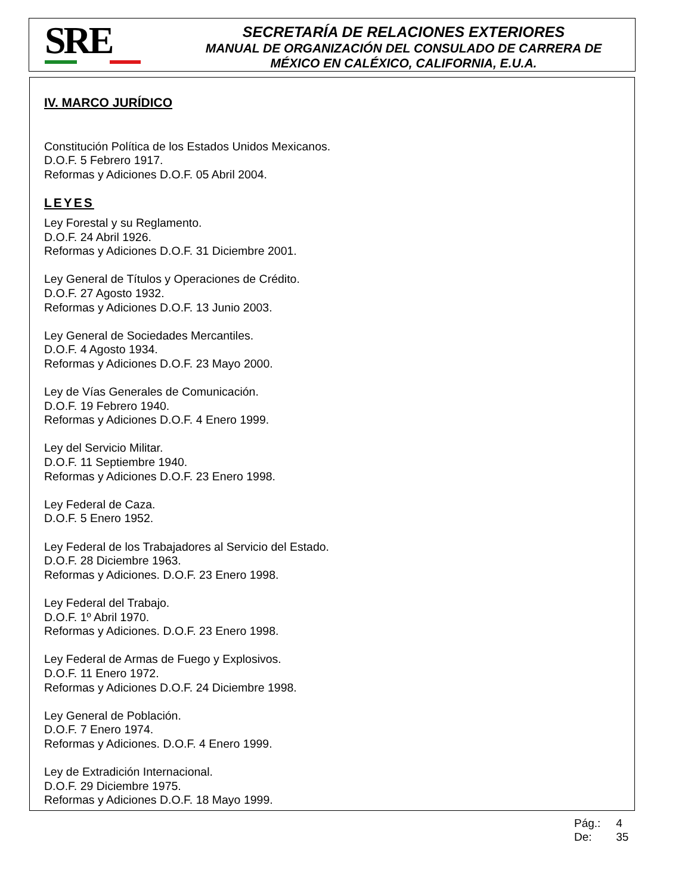SRE
SECRETARÍA DE RELACIONES EXTERIORES
MANUAL DE ORGANIZACIÓN DEL CONSULADO DE CARRERA DE
MÉXICO EN CALÉXICO, CALIFORNIA, E.U.A.
IV. MARCO JURÍDICO
Constitución Política de los Estados Unidos Mexicanos.
D.O.F. 5 Febrero 1917.
Reformas y Adiciones D.O.F. 05 Abril 2004.
LEYES
Ley Forestal y su Reglamento.
D.O.F. 24 Abril 1926.
Reformas y Adiciones D.O.F. 31 Diciembre 2001.
Ley General de Títulos y Operaciones de Crédito.
D.O.F. 27 Agosto 1932.
Reformas y Adiciones D.O.F. 13 Junio 2003.
Ley General de Sociedades Mercantiles.
D.O.F. 4 Agosto 1934.
Reformas y Adiciones D.O.F. 23 Mayo 2000.
Ley de Vías Generales de Comunicación.
D.O.F. 19 Febrero 1940.
Reformas y Adiciones D.O.F. 4 Enero 1999.
Ley del Servicio Militar.
D.O.F. 11 Septiembre 1940.
Reformas y Adiciones D.O.F. 23 Enero 1998.
Ley Federal de Caza.
D.O.F. 5 Enero 1952.
Ley Federal de los Trabajadores al Servicio del Estado.
D.O.F. 28 Diciembre 1963.
Reformas y Adiciones. D.O.F. 23 Enero 1998.
Ley Federal del Trabajo.
D.O.F. 1º Abril 1970.
Reformas y Adiciones. D.O.F. 23 Enero 1998.
Ley Federal de Armas de Fuego y Explosivos.
D.O.F. 11 Enero 1972.
Reformas y Adiciones D.O.F. 24 Diciembre 1998.
Ley General de Población.
D.O.F. 7 Enero 1974.
Reformas y Adiciones. D.O.F. 4 Enero 1999.
Ley de Extradición Internacional.
D.O.F. 29 Diciembre 1975.
Reformas y Adiciones D.O.F. 18 Mayo 1999.
Pág.: 4
De: 35